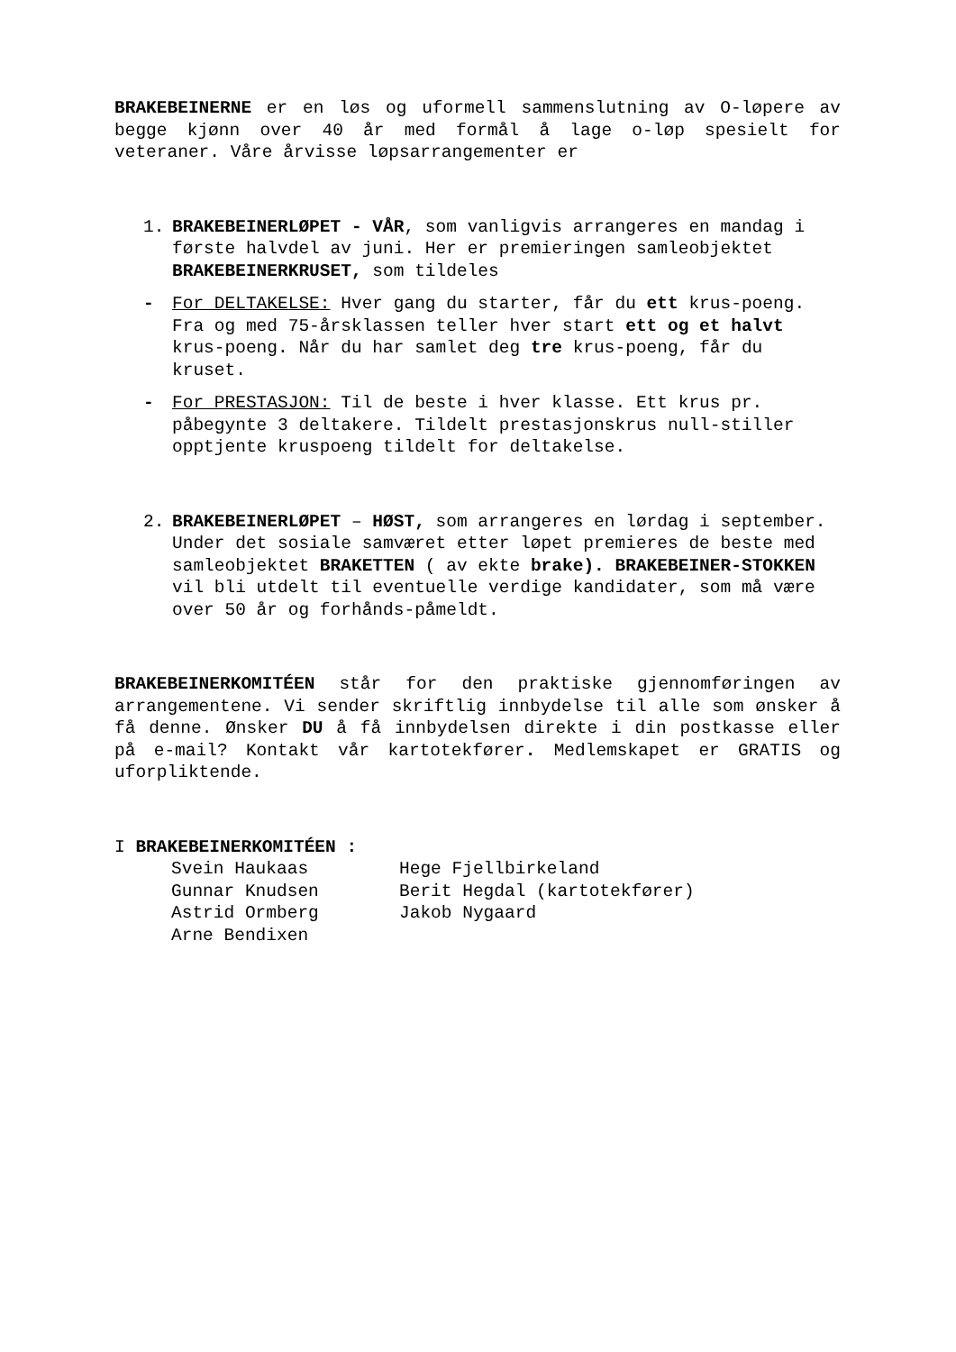BRAKEBEINERNE er en løs og uformell sammenslutning av O-løpere av begge kjønn over 40 år med formål å lage o-løp spesielt for veteraner. Våre årvisse løpsarrangementer er
1. BRAKEBEINERLØPET - VÅR, som vanligvis arrangeres en mandag i første halvdel av juni. Her er premieringen samleobjektet BRAKEBEINERKRUSET, som tildeles
- For DELTAKELSE: Hver gang du starter, får du ett krus-poeng. Fra og med 75-årsklassen teller hver start ett og et halvt krus-poeng. Når du har samlet deg tre krus-poeng, får du kruset.
- For PRESTASJON: Til de beste i hver klasse. Ett krus pr. påbegynte 3 deltakere. Tildelt prestasjonskrus null-stiller opptjente kruspoeng tildelt for deltakelse.
2. BRAKEBEINERLØPET – HØST, som arrangeres en lørdag i september. Under det sosiale samværet etter løpet premieres de beste med samleobjektet BRAKETTEN ( av ekte brake). BRAKEBEINER-STOKKEN vil bli utdelt til eventuelle verdige kandidater, som må være over 50 år og forhånds-påmeldt.
BRAKEBEINERKOMITÉEN står for den praktiske gjennomføringen av arrangementene. Vi sender skriftlig innbydelse til alle som ønsker å få denne. Ønsker DU å få innbydelsen direkte i din postkasse eller på e-mail? Kontakt vår kartotekfører. Medlemskapet er GRATIS og uforpliktende.
I BRAKEBEINERKOMITÉEN :
Svein Haukaas
Hege Fjellbirkeland
Gunnar Knudsen
Berit Hegdal (kartotekfører)
Astrid Ormberg
Jakob Nygaard
Arne Bendixen